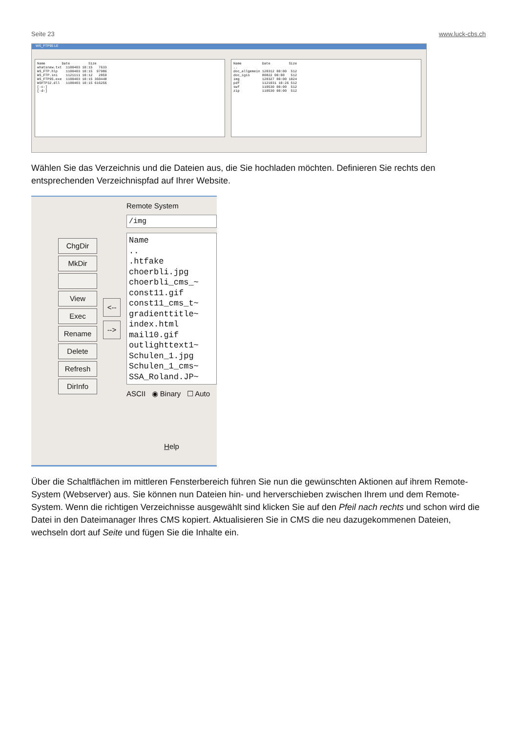Seite 23 www.luck-cbs.ch
WS_FTP95 LE
Name Date Size whatsnew.txt 1100403 10:15 7633 WS_FTP.hlp 1100403 10:15 97986 WS_FTP.ini 1121111 10:12 2859 WS_FTP95.exe 1100403 10:15 360448 WSFTP32.dll 1100403 10:15 616256 [-c-] [-d-]
Name Date Size .. doc_allgemein 120312 00:00 512 doc_igis 80822 00:00 512 img 120327 00:00 1024 pdf 1121031 10:26 512 swf 110530 00:00 512 zip 110530 00:00 512
Wählen Sie das Verzeichnis und die Dateien aus, die Sie hochladen möchten. Definieren Sie rechts den entsprechenden Verzeichnispfad auf Ihrer Website.
ChgDir
MkDir
View
Exec
Rename
Delete
Refresh
DirInfo
<--
-->
Remote System
/img
Name
..
.htfake
choerbli.jpg
choerbli_cms_~
const11.gif
const11_cms_t~
gradienttitle~
index.html
mail10.gif
outlighttext1~
Schulen_1.jpg
Schulen_1_cms~
SSA_Roland.JP~
ASCII ◉ Binary ☐ Auto
Help
Über die Schaltflächen im mittleren Fensterbereich führen Sie nun die gewünschten Aktionen auf ihrem Remote-System (Webserver) aus. Sie können nun Dateien hin- und herverschieben zwischen Ihrem und dem Remote-System. Wenn die richtigen Verzeichnisse ausgewählt sind klicken Sie auf den Pfeil nach rechts und schon wird die Datei in den Dateimanager Ihres CMS kopiert. Aktualisieren Sie in CMS die neu dazugekommenen Dateien, wechseln dort auf Seite und fügen Sie die Inhalte ein.